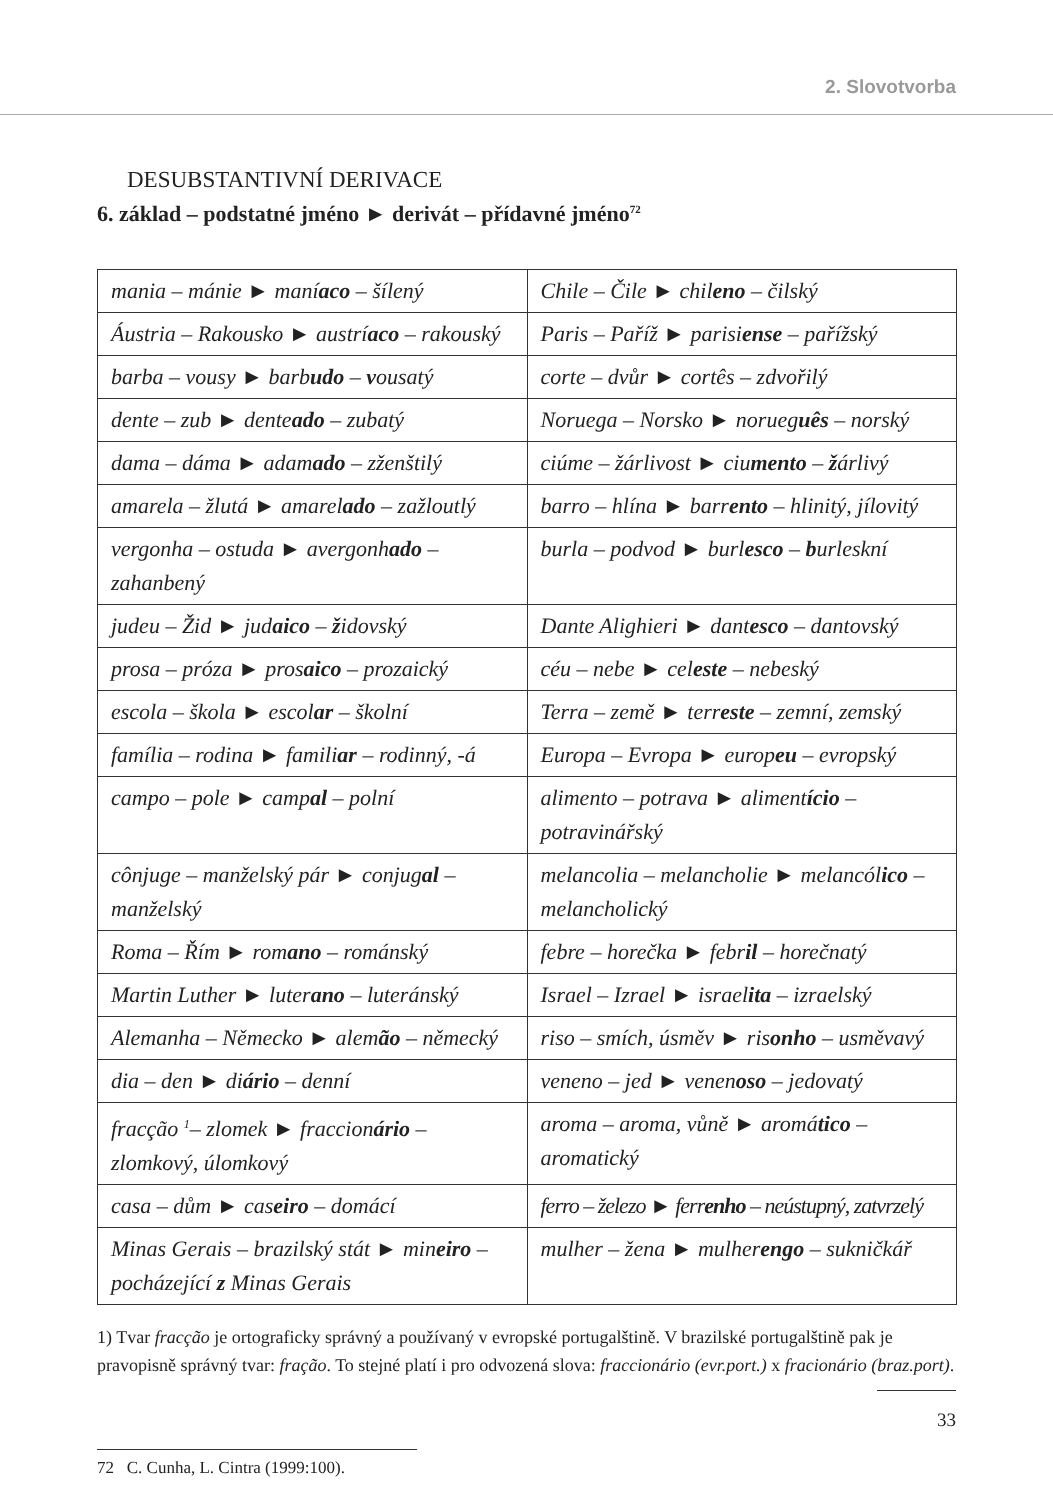2. Slovotvorba
DESUBSTANTIVNÍ DERIVACE
6. základ – podstatné jméno ► derivát – přídavné jméno<sup>72</sup>
| mania – mánie ► maní aco – šílený | Chile – Čile ► chil eno – čilský |
| Áustria – Rakousko ► austrí aco – rakouský | Paris – Paříž ► parisi ense – pařížský |
| barba – vousy ► barb udo – v ousatý | corte – dvůr ► cortês – zdvořilý |
| dente – zub ► dente ado – zubatý | Noruega – Norsko ► norueg uês – norský |
| dama – dáma ► adam ado – zženštilý | ciúme – žárlivost ► ciu mento – ž árlivý |
| amarela – žlutá ► amarel ado – zažloutlý | barro – hlína ► barr ento – hlinitý, jílovitý |
| vergonha – ostuda ► avergonh ado – zahanbený | burla – podvod ► burl esco – b urleskní |
| judeu – Žid ► jud aico – ž idovský | Dante Alighieri ► dant esco – dantovský |
| prosa – próza ► pros aico – prozaický | céu – nebe ► cel este – nebeský |
| escola – škola ► escol ar – školní | Terra – země ► terr este – zemní, zemský |
| família – rodina ► famili ar – rodinný, -á | Europa – Evropa ► europ eu – evropský |
| campo – pole ► camp al – polní | alimento – potrava ► aliment ício – potravinářský |
| cônjuge – manželský pár ► conjug al – manželský | melancolia – melancholie ► melancól ico – melancholický |
| Roma – Řím ► rom ano – románský | febre – horečka ► febr il – horečnatý |
| Martin Luther ► luter ano – luteránský | Israel – Izrael ► israel ita – izraelský |
| Alemanha – Německo ► alem ão – německý | riso – smích, úsměv ► ris onho – usměvavý |
| dia – den ► di ário – denní | veneno – jed ► venen oso – jedovatý |
| fracção <sup>1</sup>– zlomek ► fraccion ário – zlomkový, úlomkový | aroma – aroma, vůně ► aromá tico – aromatický |
| casa – dům ► cas eiro – domácí | ferro – železo ► ferr enho – neústupný, zatvrzelý |
| Minas Gerais – brazilský stát ► min eiro – pocházející z Minas Gerais | mulher – žena ► mulher engo – sukničkář |
1) Tvar fracção je ortograficky správný a používaný v evropské portugalštině. V brazilské portugalštině pak je pravopisně správný tvar: fração. To stejné platí i pro odvozená slova: fraccionário (evr.port.) x fracionário (braz.port).
72 C. Cunha, L. Cintra (1999:100).
33